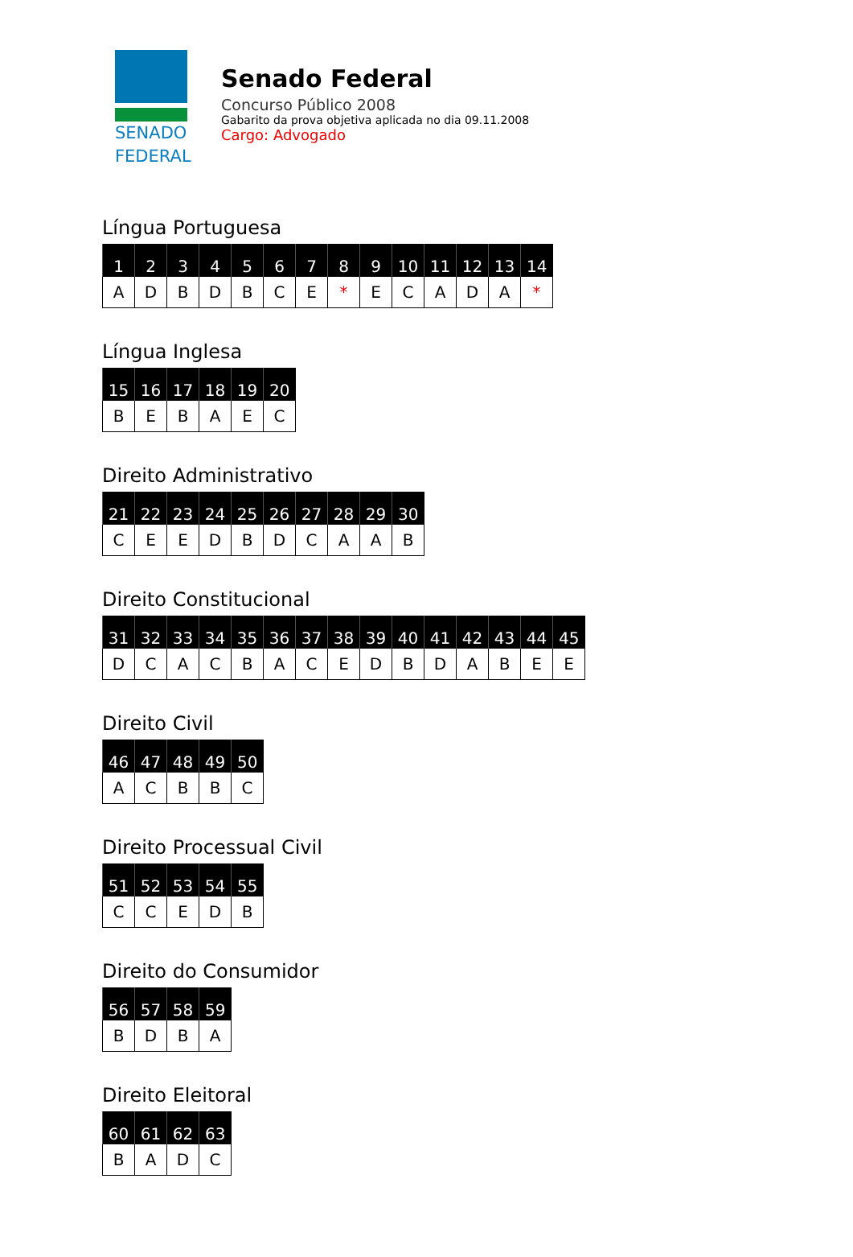SENADO
FEDERAL
Senado Federal
Concurso Público 2008
Gabarito da prova objetiva aplicada no dia 09.11.2008
Cargo: Advogado
Língua Portuguesa
| 1 | 2 | 3 | 4 | 5 | 6 | 7 | 8 | 9 | 10 | 11 | 12 | 13 | 14 |
| --- | --- | --- | --- | --- | --- | --- | --- | --- | --- | --- | --- | --- | --- |
| A | D | B | D | B | C | E | * | E | C | A | D | A | * |
Língua Inglesa
| 15 | 16 | 17 | 18 | 19 | 20 |
| --- | --- | --- | --- | --- | --- |
| B | E | B | A | E | C |
Direito Administrativo
| 21 | 22 | 23 | 24 | 25 | 26 | 27 | 28 | 29 | 30 |
| --- | --- | --- | --- | --- | --- | --- | --- | --- | --- |
| C | E | E | D | B | D | C | A | A | B |
Direito Constitucional
| 31 | 32 | 33 | 34 | 35 | 36 | 37 | 38 | 39 | 40 | 41 | 42 | 43 | 44 | 45 |
| --- | --- | --- | --- | --- | --- | --- | --- | --- | --- | --- | --- | --- | --- | --- |
| D | C | A | C | B | A | C | E | D | B | D | A | B | E | E |
Direito Civil
| 46 | 47 | 48 | 49 | 50 |
| --- | --- | --- | --- | --- |
| A | C | B | B | C |
Direito Processual Civil
| 51 | 52 | 53 | 54 | 55 |
| --- | --- | --- | --- | --- |
| C | C | E | D | B |
Direito do Consumidor
| 56 | 57 | 58 | 59 |
| --- | --- | --- | --- |
| B | D | B | A |
Direito Eleitoral
| 60 | 61 | 62 | 63 |
| --- | --- | --- | --- |
| B | A | D | C |